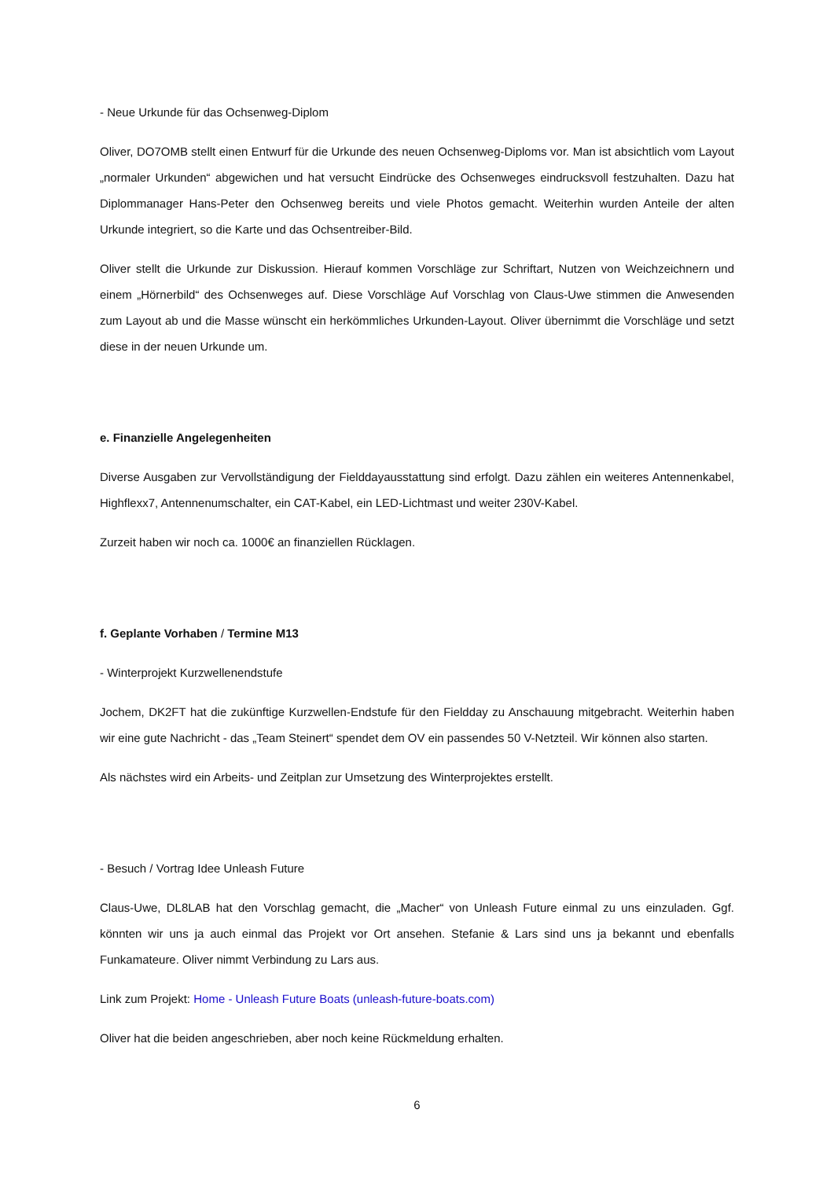- Neue Urkunde für das Ochsenweg-Diplom
Oliver, DO7OMB stellt einen Entwurf für die Urkunde des neuen Ochsenweg-Diploms vor. Man ist absichtlich vom Layout „normaler Urkunden“ abgewichen und hat versucht Eindrücke des Ochsenweges eindrucksvoll festzuhalten. Dazu hat Diplommanager Hans-Peter den Ochsenweg bereits und viele Photos gemacht. Weiterhin wurden Anteile der alten Urkunde integriert, so die Karte und das Ochsentreiber-Bild.
Oliver stellt die Urkunde zur Diskussion. Hierauf kommen Vorschläge zur Schriftart, Nutzen von Weichzeichnern und einem „Hörnerbild“ des Ochsenweges auf. Diese Vorschläge Auf Vorschlag von Claus-Uwe stimmen die Anwesenden zum Layout ab und die Masse wünscht ein herkömmliches Urkunden-Layout. Oliver übernimmt die Vorschläge und setzt diese in der neuen Urkunde um.
e. Finanzielle Angelegenheiten
Diverse Ausgaben zur Vervollständigung der Fielddayausstattung sind erfolgt. Dazu zählen ein weiteres Antennenkabel, Highflexx7, Antennenumschalter, ein CAT-Kabel, ein LED-Lichtmast und weiter 230V-Kabel.
Zurzeit haben wir noch ca. 1000€ an finanziellen Rücklagen.
f. Geplante Vorhaben / Termine M13
- Winterprojekt Kurzwellenendstufe
Jochem, DK2FT hat die zukünftige Kurzwellen-Endstufe für den Fieldday zu Anschauung mitgebracht. Weiterhin haben wir eine gute Nachricht - das „Team Steinert“ spendet dem OV ein passendes 50 V-Netzteil. Wir können also starten.
Als nächstes wird ein Arbeits- und Zeitplan zur Umsetzung des Winterprojektes erstellt.
- Besuch / Vortrag Idee Unleash Future
Claus-Uwe, DL8LAB hat den Vorschlag gemacht, die „Macher“ von Unleash Future einmal zu uns einzuladen. Ggf. könnten wir uns ja auch einmal das Projekt vor Ort ansehen. Stefanie & Lars sind uns ja bekannt und ebenfalls Funkamateure. Oliver nimmt Verbindung zu Lars aus.
Link zum Projekt: Home - Unleash Future Boats (unleash-future-boats.com)
Oliver hat die beiden angeschrieben, aber noch keine Rückmeldung erhalten.
6